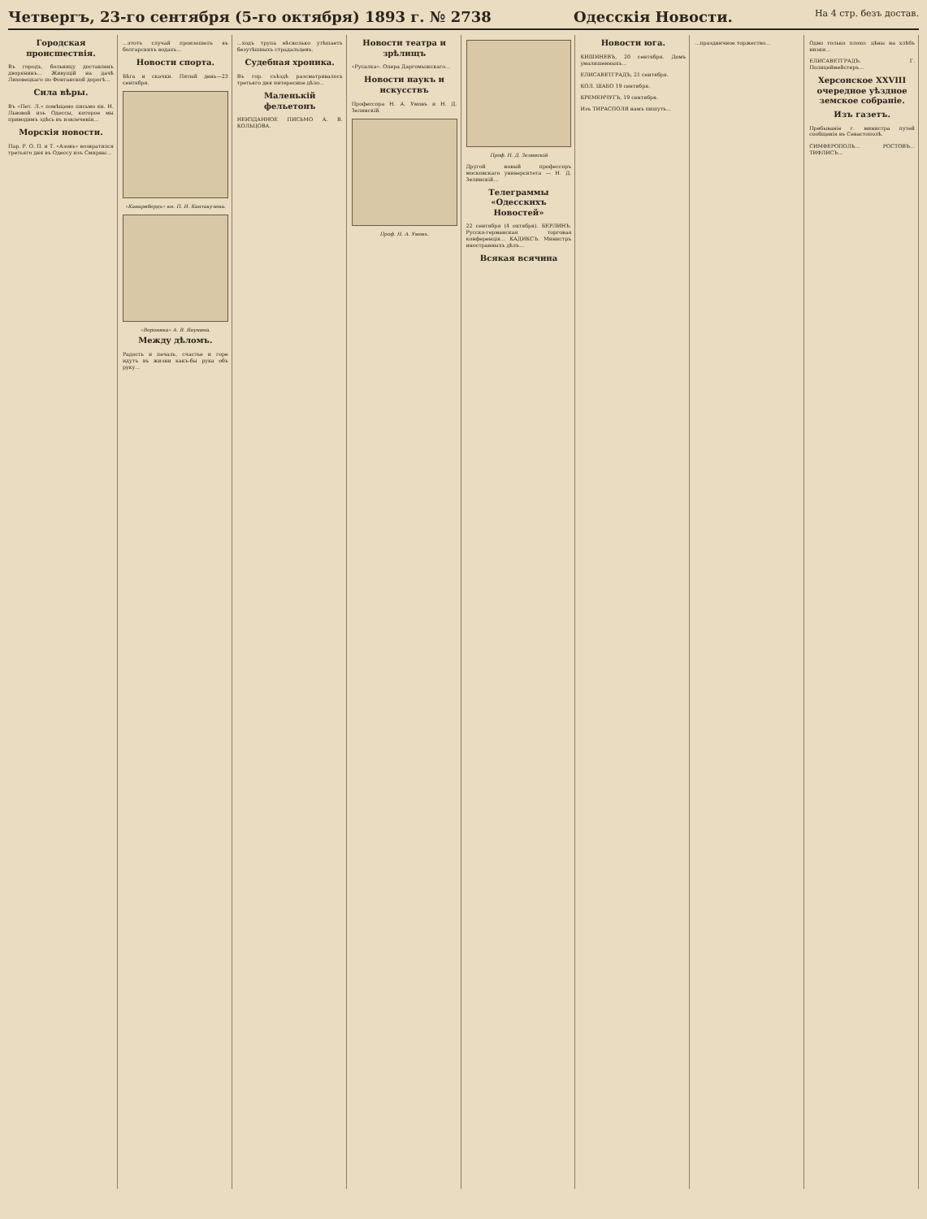Четвергъ, 23-го сентября (5-го октября) 1893 г. № 2738
Одесскія Новости.
На 4 стр. безъ достав.
Городская происшествія.
Въ городъ, больницу доставленъ дворянинъ... Живущій на дачѣ Лиховецкаго по Фонтанской дорогѣ...
Сила вѣры.
Въ «Пет. Л.» помѣщено письмо кн. Н. Львовой изъ Одессы, которое мы приводимъ здѣсь въ извлеченіи...
Морскія новости.
Пар. Р. О. П. и Т. «Азовъ» возвратился третьяго дня въ Одессу изъ Смирны...
...этотъ случай произошелъ въ болгарскихъ водахъ...
Новости спорта.
Бѣга и скачки. Пятый день—23 сентября.
«Канарибердъ» кн. П. И. Кантакузена.
«Вероника» А. В. Янунина.
Между дѣломъ.
Радость и печаль, счастье и горе идутъ въ жизни какъ-бы рука объ руку...
...ходъ трупа нѣсколько утѣшаетъ безутѣшныхъ страдальцевъ.
Судебная хроника.
Въ гор. съѣздѣ разсматривалось третьяго дня интересное дѣло...
Маленькій фельетонъ
НЕИЗДАННОЕ ПИСЬМО А. В. КОЛЬЦОВА.
Новости театра и зрѣлищъ
«Русалка». Опера Даргомыжскаго...
Новости наукъ и искусствъ
Профессора Н. А. Умовъ и Н. Д. Зелинскій.
Проф. Н. А. Умовъ.
Проф. Н. Д. Зелинскій
Другой новый профессоръ московскаго университета — Н. Д. Зелинскій...
Телеграммы «Одесскихъ Новостей»
22 сентября (4 октября). БЕРЛИНЪ. Русско-германская торговая конференція... КАДИКСЪ. Министръ иностранныхъ дѣлъ...
Всякая всячина
Новости юга.
КИШИНЕВЪ, 20 сентября. Домъ умалишенныхъ...
ЕЛИСАВЕТГРАДЪ, 21 сентября.
КОЛ. ШАБО 19 сентября.
КРЕМЕНЧУГЪ, 19 сентября.
Изъ ТИРАСПОЛЯ намъ пишутъ...
...праздничное торжество... Одно только плохо: цѣны на хлѣбъ низки...
ЕЛИСАВЕТГРАДЪ. Г. Полицеймейстеръ...
Херсонское XXVIII очередное уѣздное земское собраніе.
Изъ газетъ.
Пребываніе г. министра путей сообщенія въ Севастополѣ.
СИМФЕРОПОЛЬ... РОСТОВЪ... ТИФЛИСЪ...